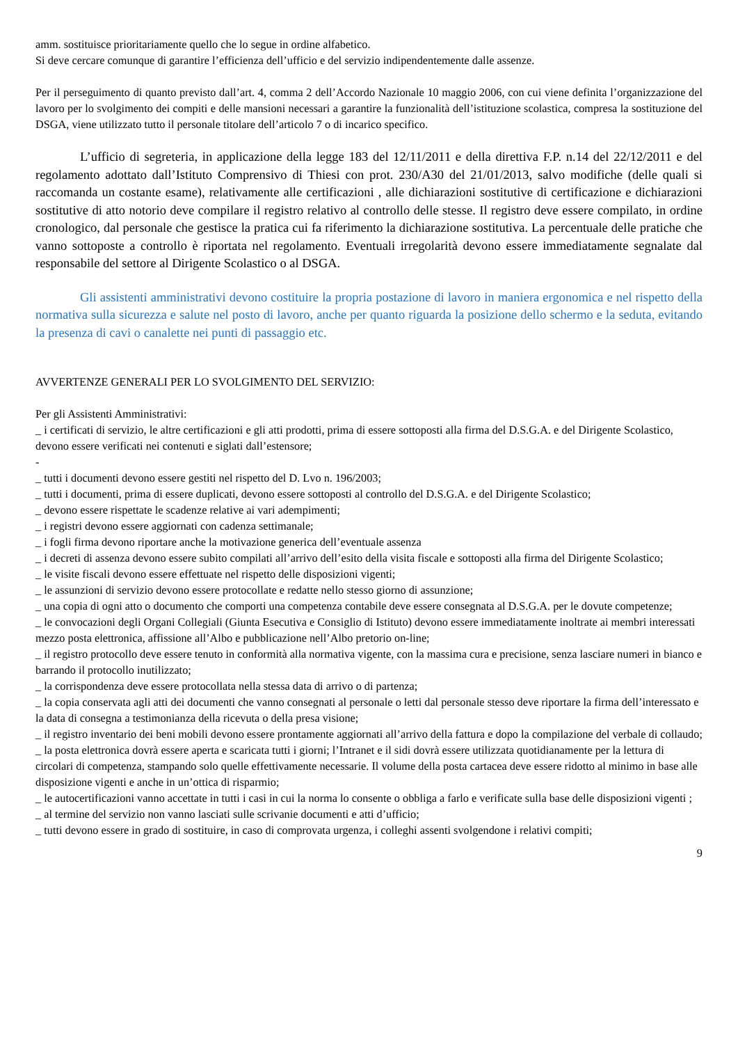amm. sostituisce prioritariamente quello che lo segue in ordine alfabetico.
Si deve cercare comunque di garantire l’efficienza dell’ufficio e del servizio indipendentemente dalle assenze.
Per il perseguimento di quanto previsto dall’art. 4, comma 2 dell’Accordo Nazionale 10 maggio 2006, con cui viene definita l’organizzazione del lavoro per lo svolgimento dei compiti e delle mansioni necessari a garantire la funzionalità dell’istituzione scolastica, compresa la sostituzione del DSGA, viene utilizzato tutto il personale titolare dell’articolo 7 o di incarico specifico.
L’ufficio di segreteria, in applicazione della legge 183 del 12/11/2011 e della direttiva F.P. n.14 del 22/12/2011 e del regolamento adottato dall’Istituto Comprensivo di Thiesi con prot. 230/A30 del 21/01/2013, salvo modifiche (delle quali si raccomanda un costante esame), relativamente alle certificazioni , alle dichiarazioni sostitutive di certificazione e dichiarazioni sostitutive di atto notorio deve compilare il registro relativo al controllo delle stesse. Il registro deve essere compilato, in ordine cronologico, dal personale che gestisce la pratica cui fa riferimento la dichiarazione sostitutiva. La percentuale delle pratiche che vanno sottoposte a controllo è riportata nel regolamento. Eventuali irregolarità devono essere immediatamente segnalate dal responsabile del settore al Dirigente Scolastico o al DSGA.
Gli assistenti amministrativi devono costituire la propria postazione di lavoro in maniera ergonomica e nel rispetto della normativa sulla sicurezza e salute nel posto di lavoro, anche per quanto riguarda la posizione dello schermo e la seduta, evitando la presenza di cavi o canalette nei punti di passaggio etc.
AVVERTENZE GENERALI PER LO SVOLGIMENTO DEL SERVIZIO:
Per gli Assistenti Amministrativi:
_ i certificati di servizio, le altre certificazioni e gli atti prodotti, prima di essere sottoposti alla firma del D.S.G.A. e del Dirigente Scolastico, devono essere verificati nei contenuti e siglati dall’estensore;
-
_ tutti i documenti devono essere gestiti nel rispetto del D. Lvo n. 196/2003;
_ tutti i documenti, prima di essere duplicati, devono essere sottoposti al controllo del D.S.G.A. e del Dirigente Scolastico;
_ devono essere rispettate le scadenze relative ai vari adempimenti;
_ i registri devono essere aggiornati con cadenza settimanale;
_ i fogli firma devono riportare anche la motivazione generica dell’eventuale assenza
_ i decreti di assenza devono essere subito compilati all’arrivo dell’esito della visita fiscale e sottoposti alla firma del Dirigente Scolastico;
_ le visite fiscali devono essere effettuate nel rispetto delle disposizioni vigenti;
_ le assunzioni di servizio devono essere protocollate e redatte nello stesso giorno di assunzione;
_ una copia di ogni atto o documento che comporti una competenza contabile deve essere consegnata al D.S.G.A. per le dovute competenze;
_ le convocazioni degli Organi Collegiali (Giunta Esecutiva e Consiglio di Istituto) devono essere immediatamente inoltrate ai membri interessati mezzo posta elettronica, affissione all’Albo e pubblicazione nell’Albo pretorio on-line;
_ il registro protocollo deve essere tenuto in conformità alla normativa vigente, con la massima cura e precisione, senza lasciare numeri in bianco e barrando il protocollo inutilizzato;
_ la corrispondenza deve essere protocollata nella stessa data di arrivo o di partenza;
_ la copia conservata agli atti dei documenti che vanno consegnati al personale o letti dal personale stesso deve riportare la firma dell’interessato e la data di consegna a testimonianza della ricevuta o della presa visione;
_ il registro inventario dei beni mobili devono essere prontamente aggiornati all’arrivo della fattura e dopo la compilazione del verbale di collaudo;
_ la posta elettronica dovrà essere aperta e scaricata tutti i giorni; l’Intranet e il sidi dovrà essere utilizzata quotidianamente per la lettura di circolari di competenza, stampando solo quelle effettivamente necessarie. Il volume della posta cartacea deve essere ridotto al minimo in base alle disposizione vigenti e anche in un’ottica di risparmio;
_ le autocertificazioni vanno accettate in tutti i casi in cui la norma lo consente o obbliga a farlo e verificate sulla base delle disposizioni vigenti ;
_ al termine del servizio non vanno lasciati sulle scrivanie documenti e atti d’ufficio;
_ tutti devono essere in grado di sostituire, in caso di comprovata urgenza, i colleghi assenti svolgendone i relativi compiti;
9